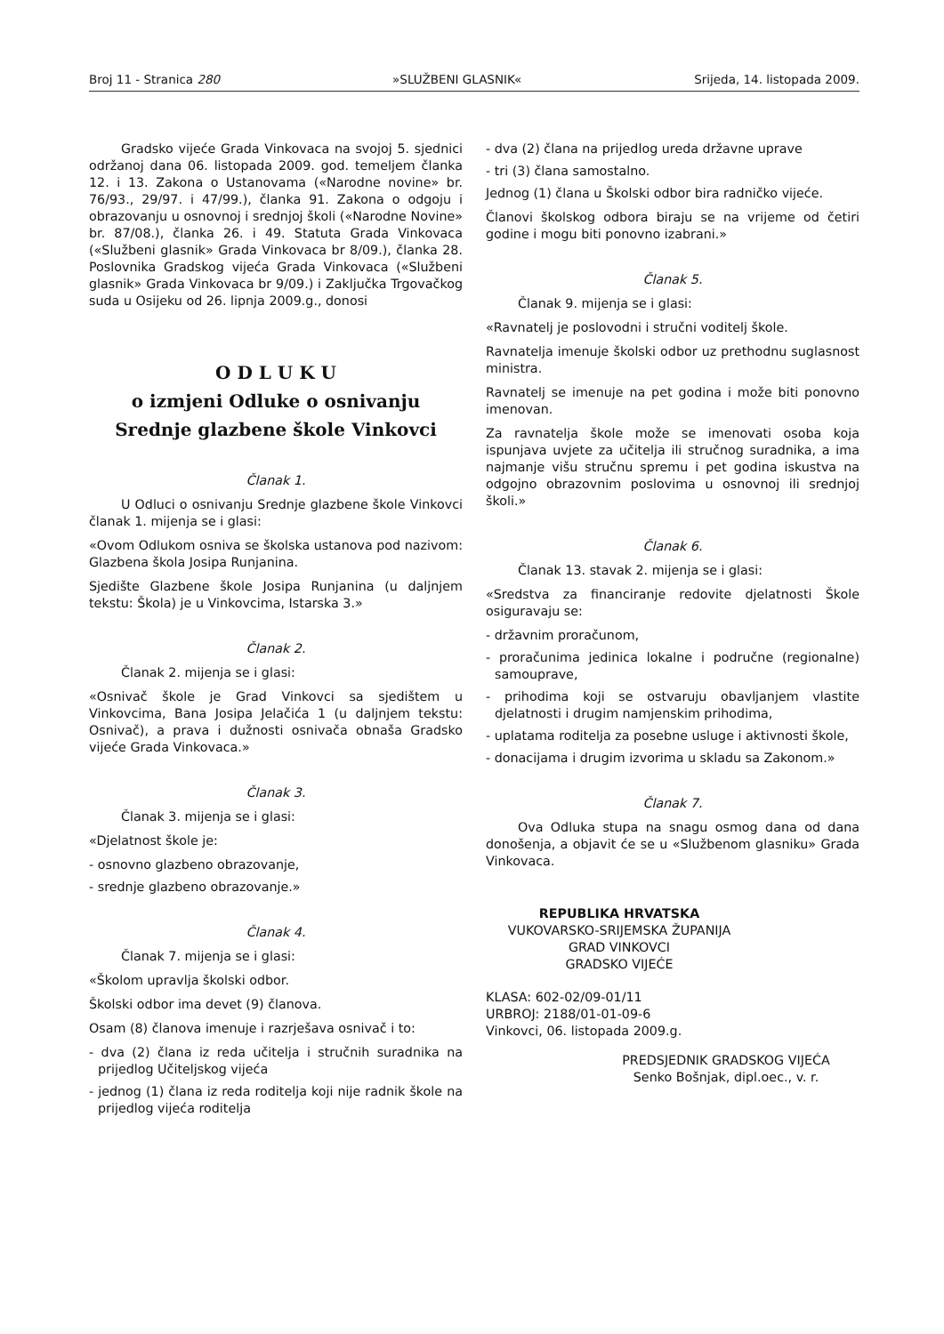Broj 11 - Stranica 280 »SLUŽBENI GLASNIK« Srijeda, 14. listopada 2009.
Gradsko vijeće Grada Vinkovaca na svojoj 5. sjednici održanoj dana 06. listopada 2009. god. temeljem članka 12. i 13. Zakona o Ustanovama («Narodne novine» br. 76/93., 29/97. i 47/99.), članka 91. Zakona o odgoju i obrazovanju u osnovnoj i srednjoj školi («Narodne Novine» br. 87/08.), članka 26. i 49. Statuta Grada Vinkovaca («Službeni glasnik» Grada Vinkovaca br 8/09.), članka 28. Poslovnika Gradskog vijeća Grada Vinkovaca («Službeni glasnik» Grada Vinkovaca br 9/09.) i Zaključka Trgovačkog suda u Osijeku od 26. lipnja 2009.g., donosi
O D L U K U
o izmjeni Odluke o osnivanju
Srednje glazbene škole Vinkovci
Članak 1.
U Odluci o osnivanju Srednje glazbene škole Vinkovci članak 1. mijenja se i glasi:
«Ovom Odlukom osniva se školska ustanova pod nazivom: Glazbena škola Josipa Runjanina.
Sjedište Glazbene škole Josipa Runjanina (u daljnjem tekstu: Škola) je u Vinkovcima, Istarska 3.»
Članak 2.
Članak 2. mijenja se i glasi:
«Osnivač škole je Grad Vinkovci sa sjedištem u Vinkovcima, Bana Josipa Jelačića 1 (u daljnjem tekstu: Osnivač), a prava i dužnosti osnivača obnaša Gradsko vijeće Grada Vinkovaca.»
Članak 3.
Članak 3. mijenja se i glasi:
«Djelatnost škole je:
- osnovno glazbeno obrazovanje,
- srednje glazbeno obrazovanje.»
Članak 4.
Članak 7. mijenja se i glasi:
«Školom upravlja školski odbor.
Školski odbor ima devet (9) članova.
Osam (8) članova imenuje i razrješava osnivač i to:
- dva (2) člana iz reda učitelja i stručnih suradnika na prijedlog Učiteljskog vijeća
- jednog (1) člana iz reda roditelja koji nije radnik škole na prijedlog vijeća roditelja
- dva (2) člana na prijedlog ureda državne uprave
- tri (3) člana samostalno.
Jednog (1) člana u Školski odbor bira radničko vijeće.
Članovi školskog odbora biraju se na vrijeme od četiri godine i mogu biti ponovno izabrani.»
Članak 5.
Članak 9. mijenja se i glasi:
«Ravnatelj je poslovodni i stručni voditelj škole.
Ravnatelja imenuje školski odbor uz prethodnu suglasnost ministra.
Ravnatelj se imenuje na pet godina i može biti ponovno imenovan.
Za ravnatelja škole može se imenovati osoba koja ispunjava uvjete za učitelja ili stručnog suradnika, a ima najmanje višu stručnu spremu i pet godina iskustva na odgojno obrazovnim poslovima u osnovnoj ili srednjoj školi.»
Članak 6.
Članak 13. stavak 2. mijenja se i glasi:
«Sredstva za financiranje redovite djelatnosti Škole osiguravaju se:
- državnim proračunom,
- proračunima jedinica lokalne i područne (regionalne) samouprave,
- prihodima koji se ostvaruju obavljanjem vlastite djelatnosti i drugim namjenskim prihodima,
- uplatama roditelja za posebne usluge i aktivnosti škole,
- donacijama i drugim izvorima u skladu sa Zakonom.»
Članak 7.
Ova Odluka stupa na snagu osmog dana od dana donošenja, a objavit će se u «Službenom glasniku» Grada Vinkovaca.
REPUBLIKA HRVATSKA
VUKOVARSKO-SRIJEMSKA ŽUPANIJA
GRAD VINKOVCI
GRADSKO VIJEĆE
KLASA: 602-02/09-01/11
URBROJ: 2188/01-01-09-6
Vinkovci, 06. listopada 2009.g.
PREDSJEDNIK GRADSKOG VIJEĆA
Senko Bošnjak, dipl.oec., v. r.